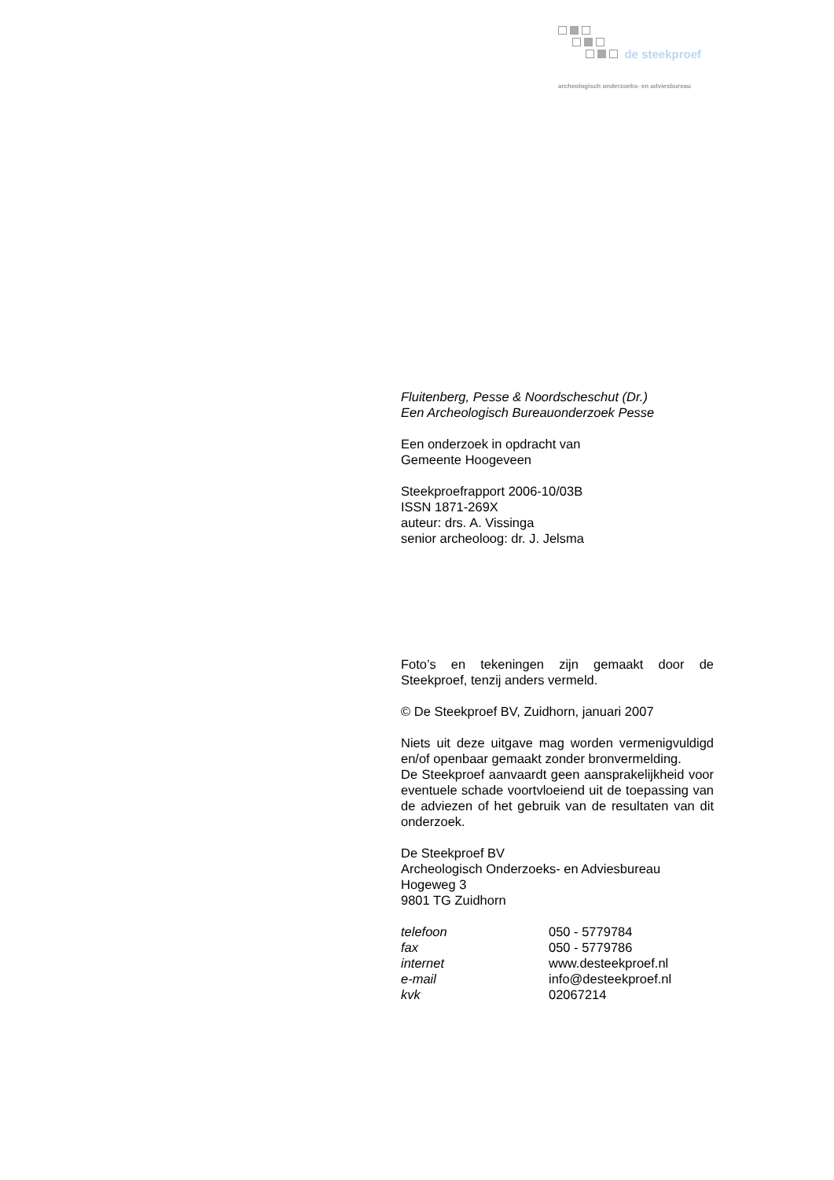de steekproef
archeologisch onderzoeks- en adviesbureau
Fluitenberg, Pesse & Noordscheschut (Dr.)
Een Archeologisch Bureauonderzoek Pesse
Een onderzoek in opdracht van
Gemeente Hoogeveen
Steekproefrapport 2006-10/03B
ISSN 1871-269X
auteur: drs. A. Vissinga
senior archeoloog: dr. J. Jelsma
Foto’s en tekeningen zijn gemaakt door de Steekproef, tenzij anders vermeld.
© De Steekproef BV, Zuidhorn, januari 2007
Niets uit deze uitgave mag worden vermenigvuldigd en/of openbaar gemaakt zonder bronvermelding.
De Steekproef aanvaardt geen aansprakelijkheid voor eventuele schade voortvloeiend uit de toepassing van de adviezen of het gebruik van de resultaten van dit onderzoek.
De Steekproef BV
Archeologisch Onderzoeks- en Adviesbureau
Hogeweg 3
9801 TG Zuidhorn
| telefoon | 050 - 5779784 |
| fax | 050 - 5779786 |
| internet | www.desteekproef.nl |
| e-mail | info@desteekproef.nl |
| kvk | 02067214 |